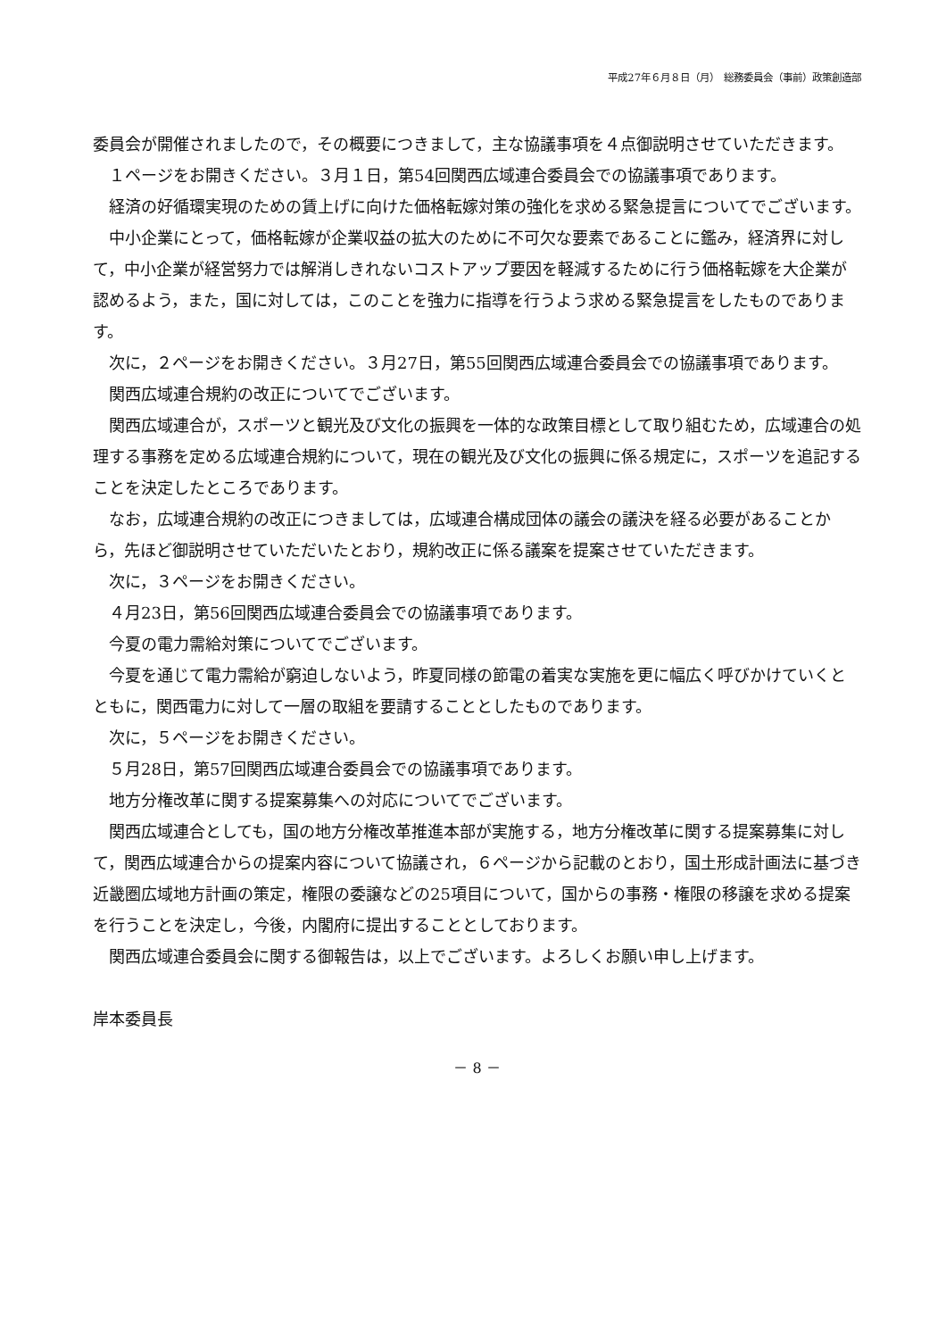平成27年６月８日（月）　総務委員会（事前）政策創造部
委員会が開催されましたので，その概要につきまして，主な協議事項を４点御説明させていただきます。
　１ページをお開きください。３月１日，第54回関西広域連合委員会での協議事項であります。
　経済の好循環実現のための賃上げに向けた価格転嫁対策の強化を求める緊急提言についてでございます。
　中小企業にとって，価格転嫁が企業収益の拡大のために不可欠な要素であることに鑑み，経済界に対して，中小企業が経営努力では解消しきれないコストアップ要因を軽減するために行う価格転嫁を大企業が認めるよう，また，国に対しては，このことを強力に指導を行うよう求める緊急提言をしたものであります。
　次に，２ページをお開きください。３月27日，第55回関西広域連合委員会での協議事項であります。
　関西広域連合規約の改正についてでございます。
　関西広域連合が，スポーツと観光及び文化の振興を一体的な政策目標として取り組むため，広域連合の処理する事務を定める広域連合規約について，現在の観光及び文化の振興に係る規定に，スポーツを追記することを決定したところであります。
　なお，広域連合規約の改正につきましては，広域連合構成団体の議会の議決を経る必要があることから，先ほど御説明させていただいたとおり，規約改正に係る議案を提案させていただきます。
　次に，３ページをお開きください。
　４月23日，第56回関西広域連合委員会での協議事項であります。
　今夏の電力需給対策についてでございます。
　今夏を通じて電力需給が窮迫しないよう，昨夏同様の節電の着実な実施を更に幅広く呼びかけていくとともに，関西電力に対して一層の取組を要請することとしたものであります。
　次に，５ページをお開きください。
　５月28日，第57回関西広域連合委員会での協議事項であります。
　地方分権改革に関する提案募集への対応についてでございます。
　関西広域連合としても，国の地方分権改革推進本部が実施する，地方分権改革に関する提案募集に対して，関西広域連合からの提案内容について協議され，６ページから記載のとおり，国土形成計画法に基づき近畿圏広域地方計画の策定，権限の委譲などの25項目について，国からの事務・権限の移譲を求める提案を行うことを決定し，今後，内閣府に提出することとしております。
　関西広域連合委員会に関する御報告は，以上でございます。よろしくお願い申し上げます。
岸本委員長
－ 8 －